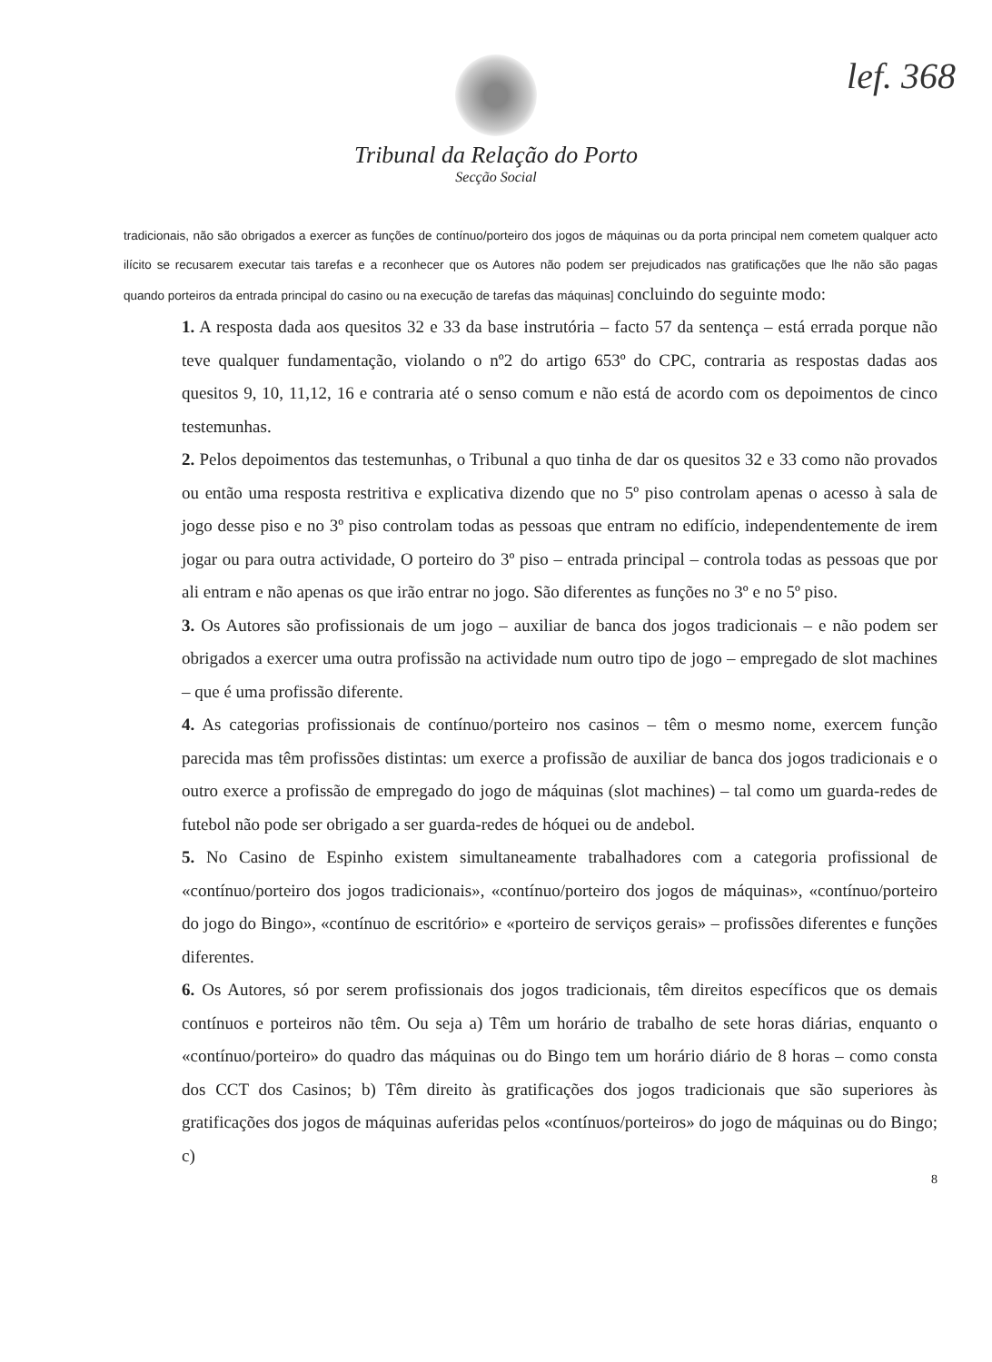lef. 368
Tribunal da Relação do Porto
Secção Social
tradicionais, não são obrigados a exercer as funções de contínuo/porteiro dos jogos de máquinas ou da porta principal nem cometem qualquer acto ilícito se recusarem executar tais tarefas e a reconhecer que os Autores não podem ser prejudicados nas gratificações que lhe não são pagas quando porteiros da entrada principal do casino ou na execução de tarefas das máquinas] concluindo do seguinte modo:
1. A resposta dada aos quesitos 32 e 33 da base instrutória – facto 57 da sentença – está errada porque não teve qualquer fundamentação, violando o nº2 do artigo 653º do CPC, contraria as respostas dadas aos quesitos 9, 10, 11,12, 16 e contraria até o senso comum e não está de acordo com os depoimentos de cinco testemunhas.
2. Pelos depoimentos das testemunhas, o Tribunal a quo tinha de dar os quesitos 32 e 33 como não provados ou então uma resposta restritiva e explicativa dizendo que no 5º piso controlam apenas o acesso à sala de jogo desse piso e no 3º piso controlam todas as pessoas que entram no edifício, independentemente de irem jogar ou para outra actividade, O porteiro do 3º piso – entrada principal – controla todas as pessoas que por ali entram e não apenas os que irão entrar no jogo. São diferentes as funções no 3º e no 5º piso.
3. Os Autores são profissionais de um jogo – auxiliar de banca dos jogos tradicionais – e não podem ser obrigados a exercer uma outra profissão na actividade num outro tipo de jogo – empregado de slot machines – que é uma profissão diferente.
4. As categorias profissionais de contínuo/porteiro nos casinos – têm o mesmo nome, exercem função parecida mas têm profissões distintas: um exerce a profissão de auxiliar de banca dos jogos tradicionais e o outro exerce a profissão de empregado do jogo de máquinas (slot machines) – tal como um guarda-redes de futebol não pode ser obrigado a ser guarda-redes de hóquei ou de andebol.
5. No Casino de Espinho existem simultaneamente trabalhadores com a categoria profissional de «contínuo/porteiro dos jogos tradicionais», «contínuo/porteiro dos jogos de máquinas», «contínuo/porteiro do jogo do Bingo», «contínuo de escritório» e «porteiro de serviços gerais» – profissões diferentes e funções diferentes.
6. Os Autores, só por serem profissionais dos jogos tradicionais, têm direitos específicos que os demais contínuos e porteiros não têm. Ou seja a) Têm um horário de trabalho de sete horas diárias, enquanto o «contínuo/porteiro» do quadro das máquinas ou do Bingo tem um horário diário de 8 horas – como consta dos CCT dos Casinos; b) Têm direito às gratificações dos jogos tradicionais que são superiores às gratificações dos jogos de máquinas auferidas pelos «contínuos/porteiros» do jogo de máquinas ou do Bingo; c)
8